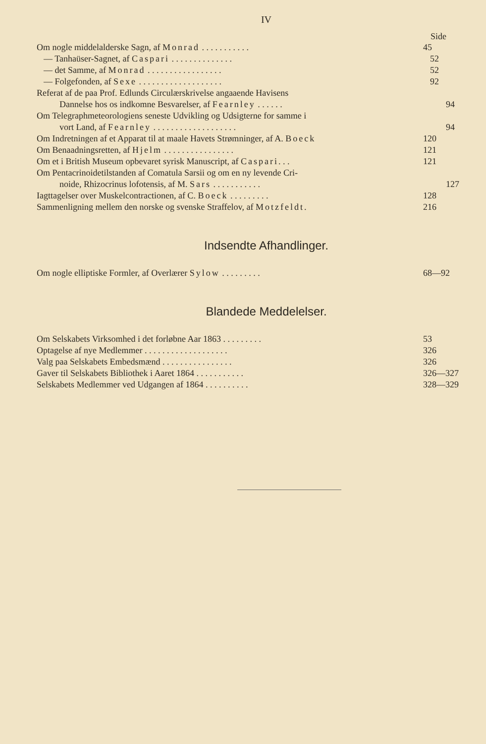IV
Side
Om nogle middelalderske Sagn, af Monrad . . . . . . . . . . .
45
— Tanhaüser-Sagnet, af Caspari . . . . . . . . . . . . . .
52
— det Samme, af Monrad . . . . . . . . . . . . . . . . .
52
— Folgefonden, af Sexe . . . . . . . . . . . . . . . . . . .
92
Referat af de paa Prof. Edlunds Circulærskrivelse angaaende Havisens
Dannelse hos os indkomne Besvarelser, af Fearnley . . . . . .
94
Om Telegraphmeteorologiens seneste Udvikling og Udsigterne for samme i
vort Land, af Fearnley . . . . . . . . . . . . . . . . . . .
94
Om Indretningen af et Apparat til at maale Havets Strømninger, af A. Boeck
120
Om Benaadningsretten, af Hjelm . . . . . . . . . . . . . . . .
121
Om et i British Museum opbevaret syrisk Manuscript, af Caspari. . .
121
Om Pentacrinoidetilstanden af Comatula Sarsii og om en ny levende Cri-
noide, Rhizocrinus lofotensis, af M. Sars . . . . . . . . . . .
127
Iagttagelser over Muskelcontractionen, af C. Boeck . . . . . . . . .
128
Sammenligning mellem den norske og svenske Straffelov, af Motzfeldt.
216
Indsendte Afhandlinger.
Om nogle elliptiske Formler, af Overlærer Sylow . . . . . . . . .
68—92
Blandede Meddelelser.
Om Selskabets Virksomhed i det forløbne Aar 1863 . . . . . . . . . 53
Optagelse af nye Medlemmer . . . . . . . . . . . . . . . . . . . 326
Valg paa Selskabets Embedsmænd . . . . . . . . . . . . . . . . 326
Gaver til Selskabets Bibliothek i Aaret 1864 . . . . . . . . . . . 326—327
Selskabets Medlemmer ved Udgangen af 1864 . . . . . . . . . . 328—329